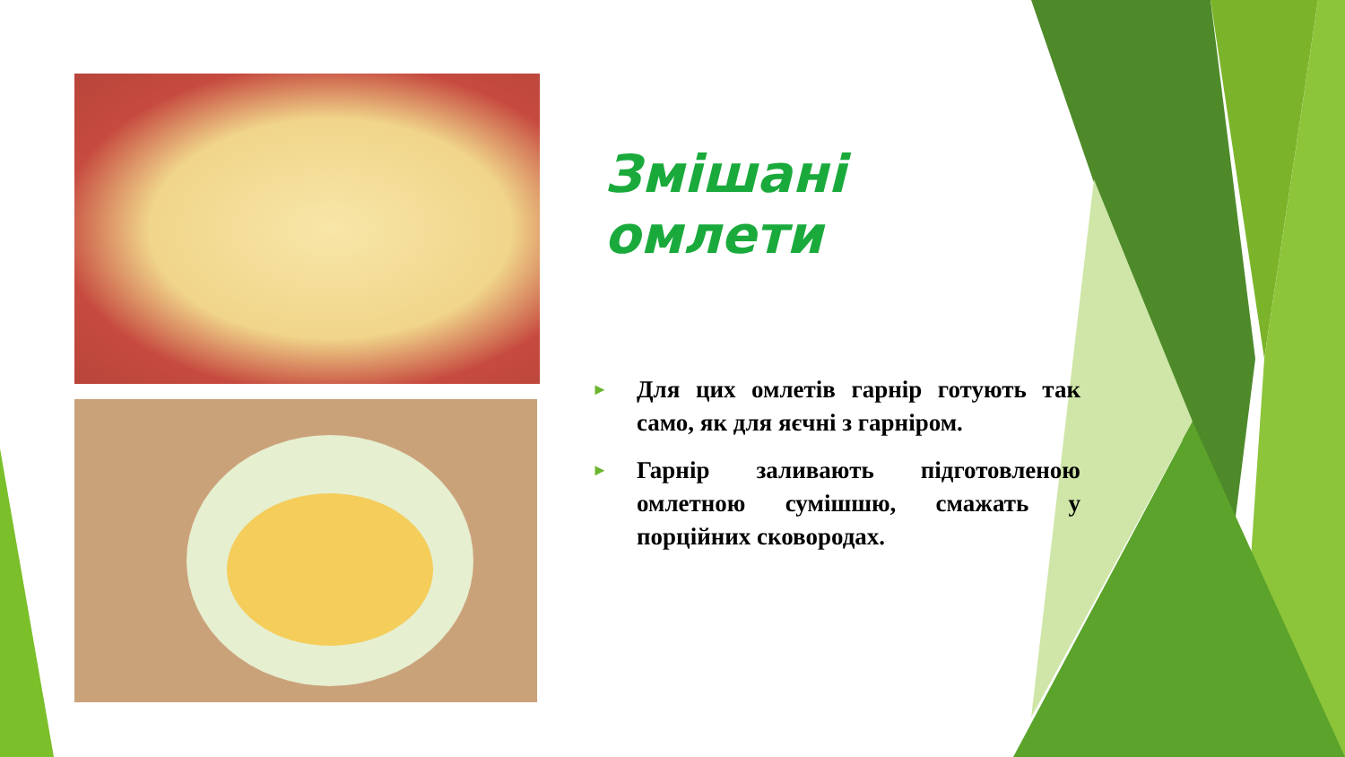Змішані омлети
► Для цих омлетів гарнір готують так само, як для яєчні з гарніром.
► Гарнір заливають підготовленою омлетною сумішшю, смажать у порційних сковородах.